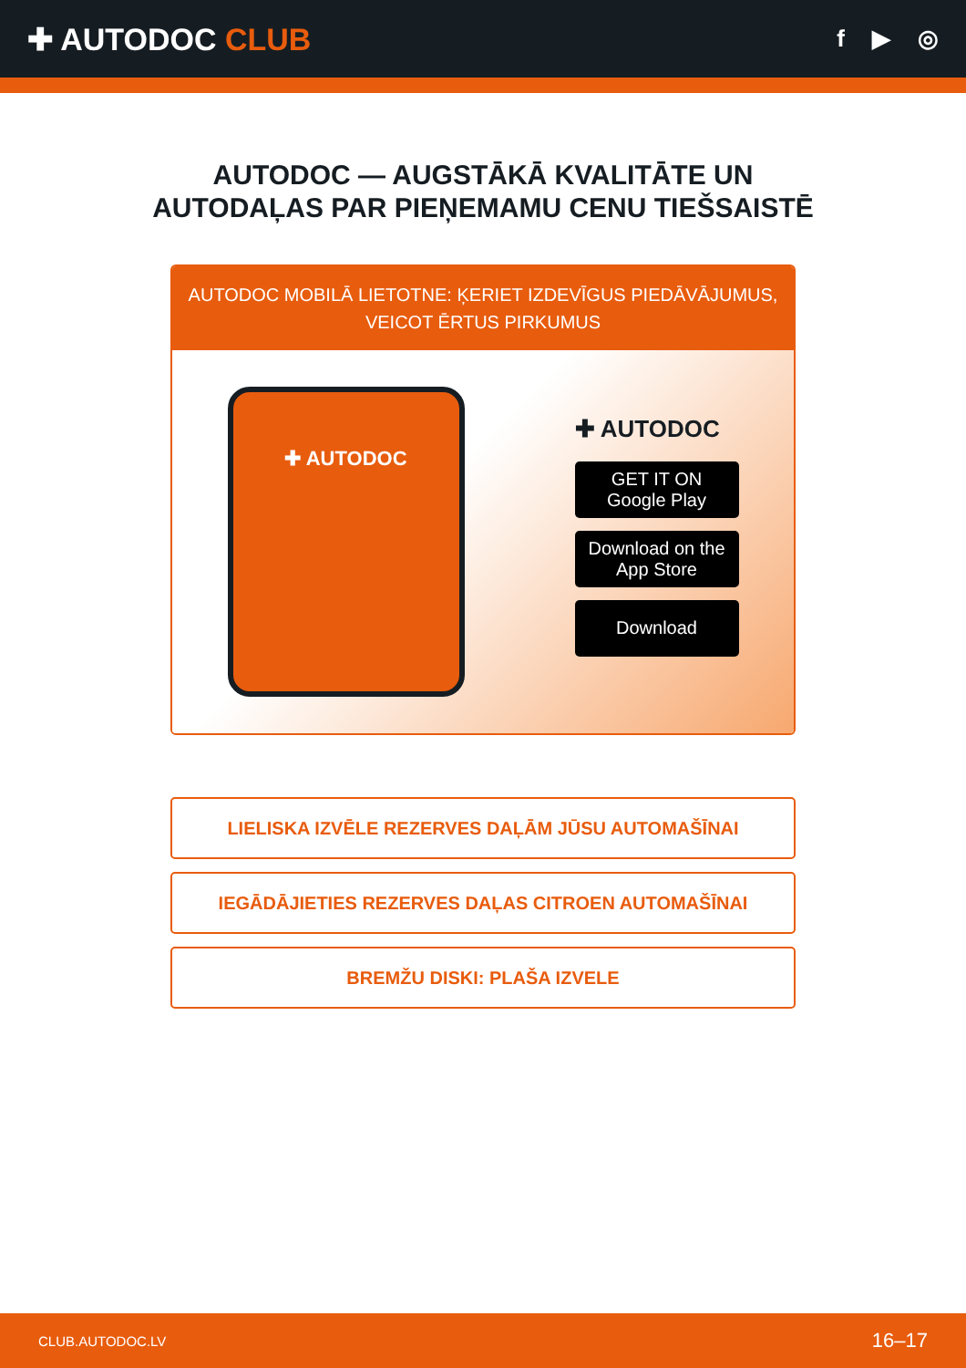✚ AUTODOC CLUB
f ▶ ◎
AUTODOC — AUGSTĀKĀ KVALITĀTE UN
AUTODAĻAS PAR PIEŅEMAMU CENU TIEŠSAISTĒ
AUTODOC MOBILĀ LIETOTNE: ĶERIET IZDEVĪGUS PIEDĀVĀJUMUS,
VEICOT ĒRTUS PIRKUMUS
✚ AUTODOC
✚ AUTODOC
GET IT ON
Google Play
Download on the
App Store
Download
LIELISKA IZVĒLE REZERVES DAĻĀM JŪSU AUTOMAŠĪNAI
IEGĀDĀJIETIES REZERVES DAĻAS CITROEN AUTOMAŠĪNAI
BREMŽU DISKI: PLAŠA IZVELE
CLUB.AUTODOC.LV 16–17